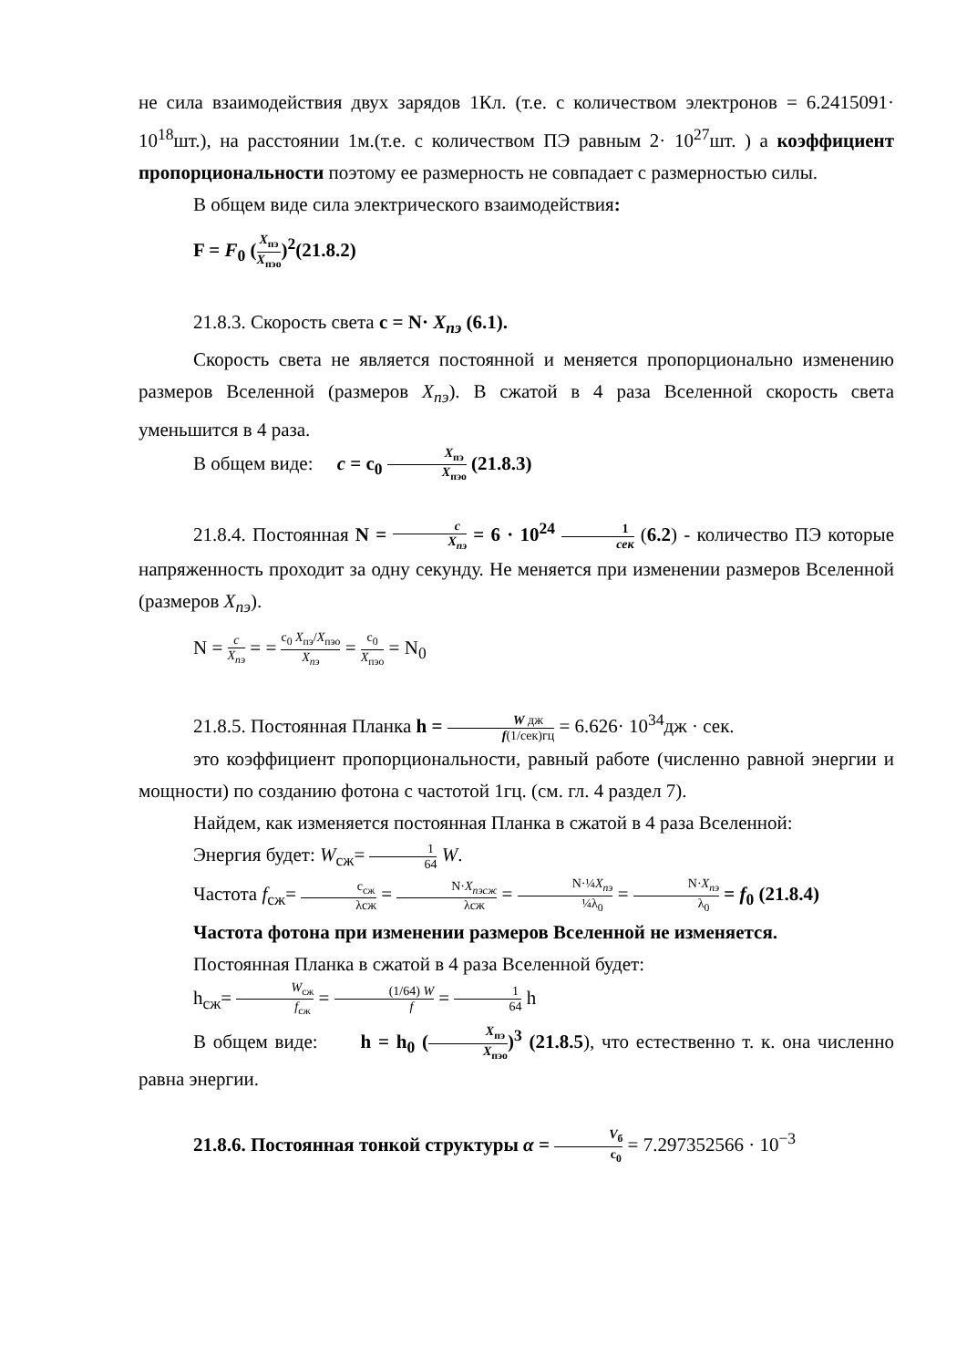не сила взаимодействия двух зарядов 1Кл. (т.е. с количеством электронов = 6.2415091· 10<sup>18</sup>шт.), на расстоянии 1м.(т.е. с количеством ПЭ равным 2· 10<sup>27</sup>шт. ) а коэффициент пропорциональности поэтому ее размерность не совпадает с размерностью силы.
В общем виде сила электрического взаимодействия:
F = F<sub>0</sub> (X<sub>пэ</sub> X<sub>пэо</sub>)<sup>2</sup>(21.8.2)
21.8.3. Скорость света c = N· X<sub>пэ</sub> (6.1).
Скорость света не является постоянной и меняется пропорционально изменению размеров Вселенной (размеров X<sub>пэ</sub>). В сжатой в 4 раза Вселенной скорость света уменьшится в 4 раза.
В общем виде: c = c<sub>0</sub> X<sub>пэ</sub> X<sub>пэо</sub> (21.8.3)
21.8.4. Постоянная N = c X<sub>пэ</sub> = 6 · 10<sup>24</sup> 1 сек (6.2) - количество ПЭ которые напряженность проходит за одну секунду. Не меняется при изменении размеров Вселенной (размеров X<sub>пэ</sub>).
N = c X<sub>пэ</sub> = = c<sub>0</sub> X<sub>пэ</sub>/X<sub>пэо</sub> X<sub>пэ</sub> = c<sub>0</sub> X<sub>пэо</sub> = N<sub>0</sub>
21.8.5. Постоянная Планка h = W дж f(1/сек)гц = 6.626· 10<sup>34</sup>дж · сек.
это коэффициент пропорциональности, равный работе (численно равной энергии и мощности) по созданию фотона с частотой 1гц. (см. гл. 4 раздел 7).
Найдем, как изменяется постоянная Планка в сжатой в 4 раза Вселенной:
Энергия будет: W<sub>сж</sub>= 1 64 W.
Частота f<sub>сж</sub>= c<sub>сж</sub> λсж = N·X<sub>пэсж</sub> λсж = N·¼X<sub>пэ</sub> ¼λ<sub>0</sub> = N·X<sub>пэ</sub> λ<sub>0</sub> = f<sub>0</sub> (21.8.4)
Частота фотона при изменении размеров Вселенной не изменяется.
Постоянная Планка в сжатой в 4 раза Вселенной будет:
h<sub>сж</sub>= W<sub>сж</sub> f<sub>сж</sub> = (1/64) W f = 1 64 h
В общем виде: h = h<sub>0</sub> (X<sub>пэ</sub> X<sub>пэо</sub>)<sup>3</sup> (21.8.5), что естественно т. к. она численно равна энергии.
21.8.6. Постоянная тонкой структуры α = V<sub>б</sub> c<sub>0</sub> = 7.297352566 · 10<sup>−3</sup>